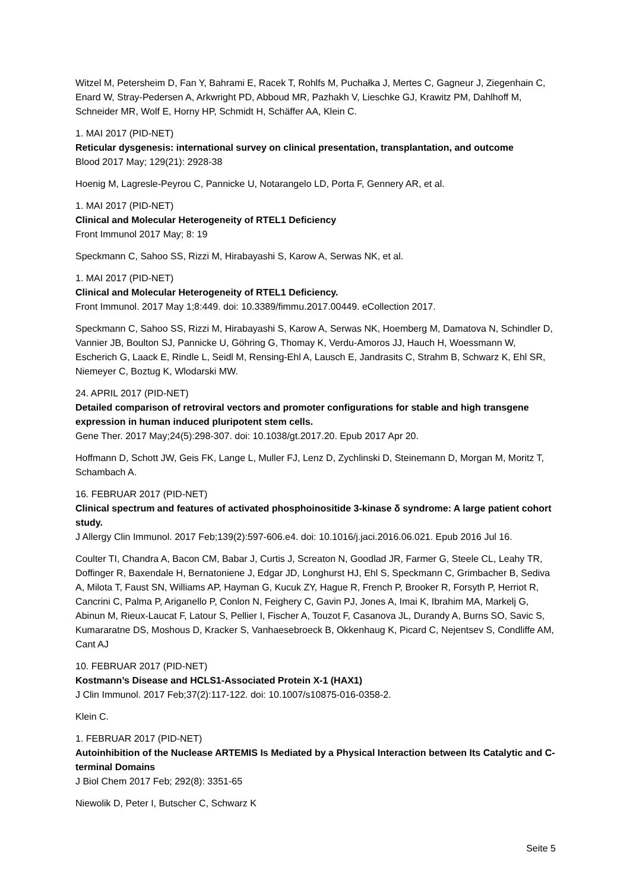Witzel M, Petersheim D, Fan Y, Bahrami E, Racek T, Rohlfs M, Puchałka J, Mertes C, Gagneur J, Ziegenhain C, Enard W, Stray-Pedersen A, Arkwright PD, Abboud MR, Pazhakh V, Lieschke GJ, Krawitz PM, Dahlhoff M, Schneider MR, Wolf E, Horny HP, Schmidt H, Schäffer AA, Klein C.
1. MAI 2017 (PID-NET)
Reticular dysgenesis: international survey on clinical presentation, transplantation, and outcome
Blood 2017 May; 129(21): 2928-38
Hoenig M, Lagresle-Peyrou C, Pannicke U, Notarangelo LD, Porta F, Gennery AR, et al.
1. MAI 2017 (PID-NET)
Clinical and Molecular Heterogeneity of RTEL1 Deficiency
Front Immunol 2017 May; 8: 19
Speckmann C, Sahoo SS, Rizzi M, Hirabayashi S, Karow A, Serwas NK, et al.
1. MAI 2017 (PID-NET)
Clinical and Molecular Heterogeneity of RTEL1 Deficiency.
Front Immunol. 2017 May 1;8:449. doi: 10.3389/fimmu.2017.00449. eCollection 2017.
Speckmann C, Sahoo SS, Rizzi M, Hirabayashi S, Karow A, Serwas NK, Hoemberg M, Damatova N, Schindler D, Vannier JB, Boulton SJ, Pannicke U, Göhring G, Thomay K, Verdu-Amoros JJ, Hauch H, Woessmann W, Escherich G, Laack E, Rindle L, Seidl M, Rensing-Ehl A, Lausch E, Jandrasits C, Strahm B, Schwarz K, Ehl SR, Niemeyer C, Boztug K, Wlodarski MW.
24. APRIL 2017 (PID-NET)
Detailed comparison of retroviral vectors and promoter configurations for stable and high transgene expression in human induced pluripotent stem cells.
Gene Ther. 2017 May;24(5):298-307. doi: 10.1038/gt.2017.20. Epub 2017 Apr 20.
Hoffmann D, Schott JW, Geis FK, Lange L, Muller FJ, Lenz D, Zychlinski D, Steinemann D, Morgan M, Moritz T, Schambach A.
16. FEBRUAR 2017 (PID-NET)
Clinical spectrum and features of activated phosphoinositide 3-kinase δ syndrome: A large patient cohort study.
J Allergy Clin Immunol. 2017 Feb;139(2):597-606.e4. doi: 10.1016/j.jaci.2016.06.021. Epub 2016 Jul 16.
Coulter TI, Chandra A, Bacon CM, Babar J, Curtis J, Screaton N, Goodlad JR, Farmer G, Steele CL, Leahy TR, Doffinger R, Baxendale H, Bernatoniene J, Edgar JD, Longhurst HJ, Ehl S, Speckmann C, Grimbacher B, Sediva A, Milota T, Faust SN, Williams AP, Hayman G, Kucuk ZY, Hague R, French P, Brooker R, Forsyth P, Herriot R, Cancrini C, Palma P, Ariganello P, Conlon N, Feighery C, Gavin PJ, Jones A, Imai K, Ibrahim MA, Markelj G, Abinun M, Rieux-Laucat F, Latour S, Pellier I, Fischer A, Touzot F, Casanova JL, Durandy A, Burns SO, Savic S, Kumararatne DS, Moshous D, Kracker S, Vanhaesebroeck B, Okkenhaug K, Picard C, Nejentsev S, Condliffe AM, Cant AJ
10. FEBRUAR 2017 (PID-NET)
Kostmann’s Disease and HCLS1-Associated Protein X-1 (HAX1)
J Clin Immunol. 2017 Feb;37(2):117-122. doi: 10.1007/s10875-016-0358-2.
Klein C.
1. FEBRUAR 2017 (PID-NET)
Autoinhibition of the Nuclease ARTEMIS Is Mediated by a Physical Interaction between Its Catalytic and C-terminal Domains
J Biol Chem 2017 Feb; 292(8): 3351-65
Niewolik D, Peter I, Butscher C, Schwarz K
Seite 5